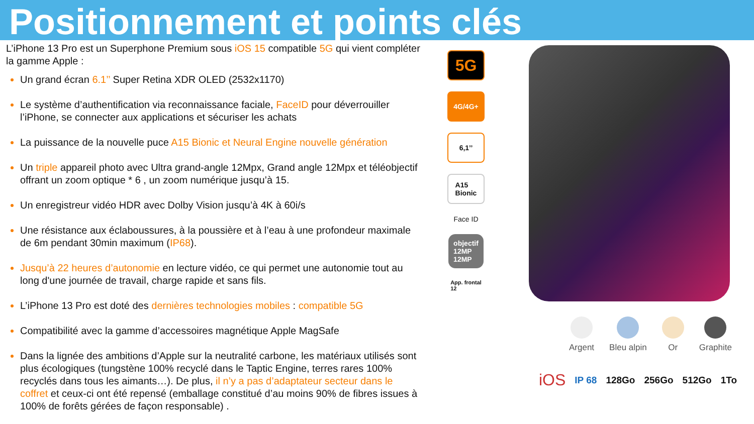Positionnement et points clés
L’iPhone 13 Pro est un Superphone Premium sous iOS 15 compatible 5G qui vient compléter la gamme Apple :
Un grand écran 6.1’’ Super Retina XDR OLED (2532x1170)
Le système d’authentification via reconnaissance faciale, FaceID pour déverrouiller l’iPhone, se connecter aux applications et sécuriser les achats
La puissance de la nouvelle puce A15 Bionic et Neural Engine nouvelle génération
Un triple appareil photo avec Ultra grand-angle 12Mpx, Grand angle 12Mpx et téléobjectif offrant un zoom optique * 6 , un zoom numérique jusqu’à 15.
Un enregistreur vidéo HDR avec Dolby Vision jusqu’à 4K à 60i/s
Une résistance aux éclaboussures, à la poussière et à l’eau à une profondeur maximale de 6m pendant 30min maximum (IP68).
Jusqu’à 22 heures d’autonomie en lecture vidéo, ce qui permet une autonomie tout au long d'une journée de travail, charge rapide et sans fils.
L’iPhone 13 Pro est doté des dernières technologies mobiles : compatible 5G
Compatibilité avec la gamme d’accessoires magnétique Apple MagSafe
Dans la lignée des ambitions d’Apple sur la neutralité carbone, les matériaux utilisés sont plus écologiques (tungstène 100% recyclé dans le Taptic Engine, terres rares 100% recyclés dans tous les aimants…). De plus, il n’y a pas d’adaptateur secteur dans le coffret et ceux-ci ont été repensé (emballage constitué d’au moins 90% de fibres issues à 100% de forêts gérées de façon responsable) .
5G
4G/4G+
6,1’’
A15
Bionic
Face ID
objectif
12MP
12MP
App. frontal
12
Argent Bleu alpin Or Graphite
iOS IP 68 128Go 256Go 512Go 1To